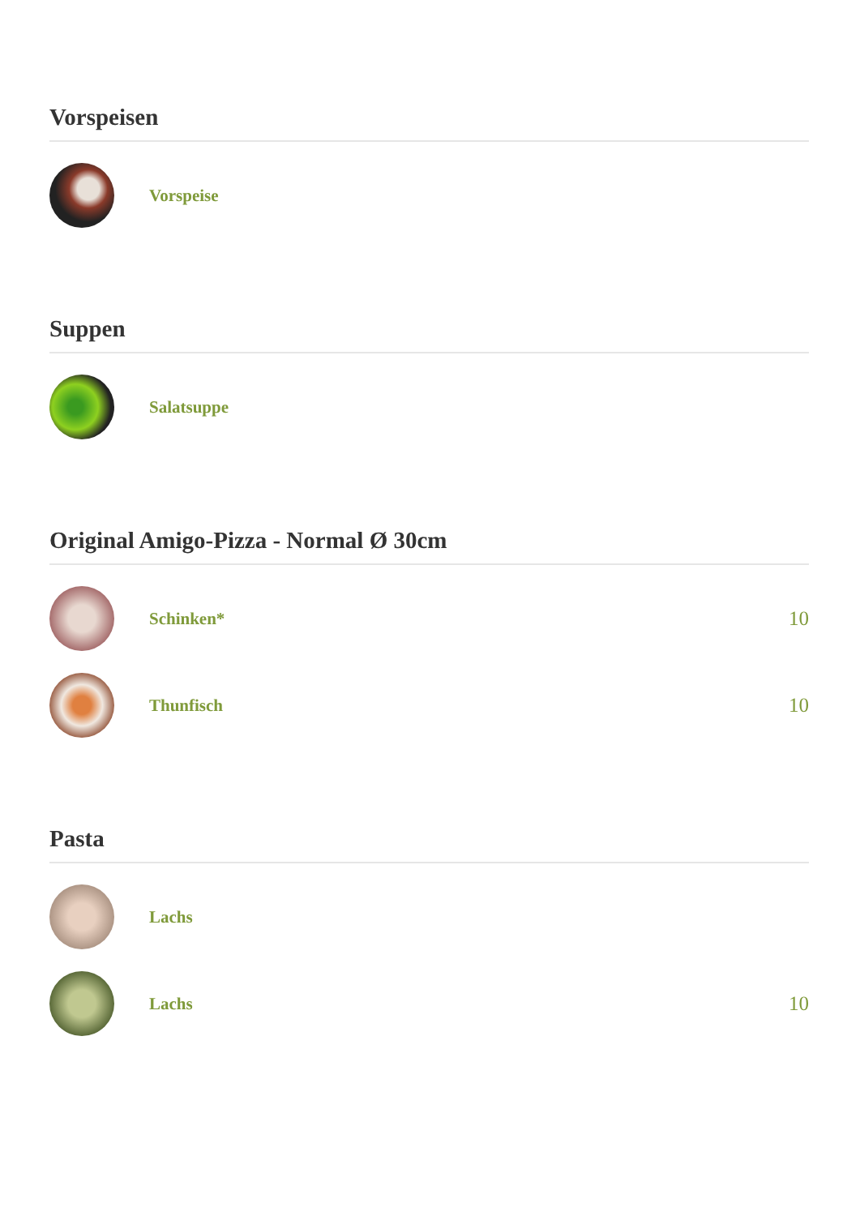Vorspeisen
Vorspeise
Suppen
Salatsuppe
Original Amigo-Pizza - Normal Ø 30cm
Schinken*
10
Thunfisch
10
Pasta
Lachs
Lachs
10